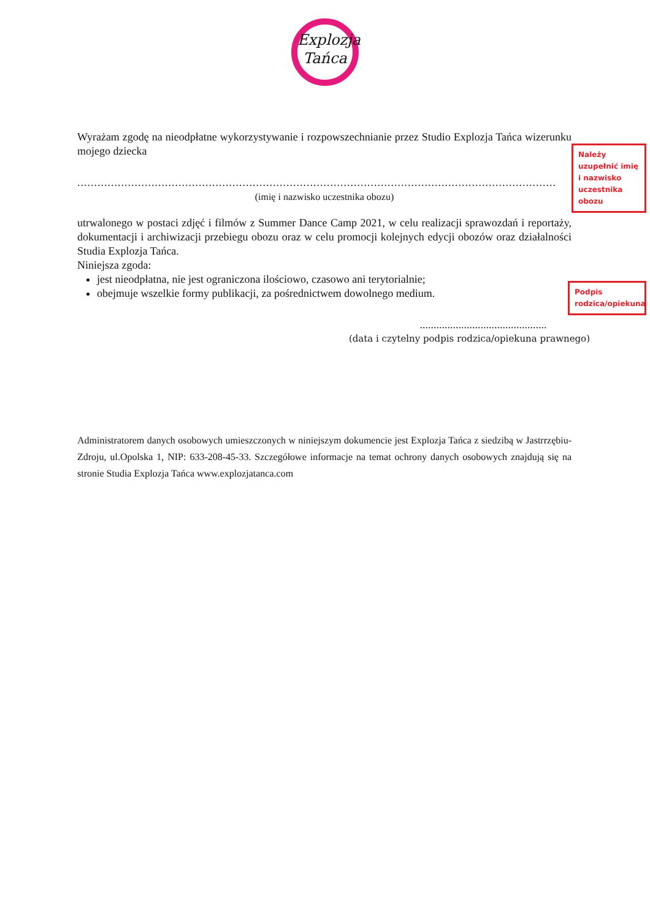Explozja
Tańca
Wyrażam zgodę na nieodpłatne wykorzystywanie i rozpowszechnianie przez Studio Explozja Tańca wizerunku mojego dziecka
..............................................................................................................................................
(imię i nazwisko uczestnika obozu)
utrwalonego w postaci zdjęć i filmów z Summer Dance Camp 2021, w celu realizacji sprawozdań i reportaży, dokumentacji i archiwizacji przebiegu obozu oraz w celu promocji kolejnych edycji obozów oraz działalności Studia Explozja Tańca.
Niniejsza zgoda:
jest nieodpłatna, nie jest ograniczona ilościowo, czasowo ani terytorialnie;
obejmuje wszelkie formy publikacji, za pośrednictwem dowolnego medium.
..............................................
(data i czytelny podpis rodzica/opiekuna prawnego)
Należy uzupełnić imię i nazwisko uczestnika obozu
Podpis rodzica/opiekuna
Administratorem danych osobowych umieszczonych w niniejszym dokumencie jest Explozja Tańca z siedzibą w Jastrrzębiu-Zdroju, ul.Opolska 1, NIP: 633-208-45-33. Szczegółowe informacje na temat ochrony danych osobowych znajdują się na stronie Studia Explozja Tańca www.explozjatanca.com